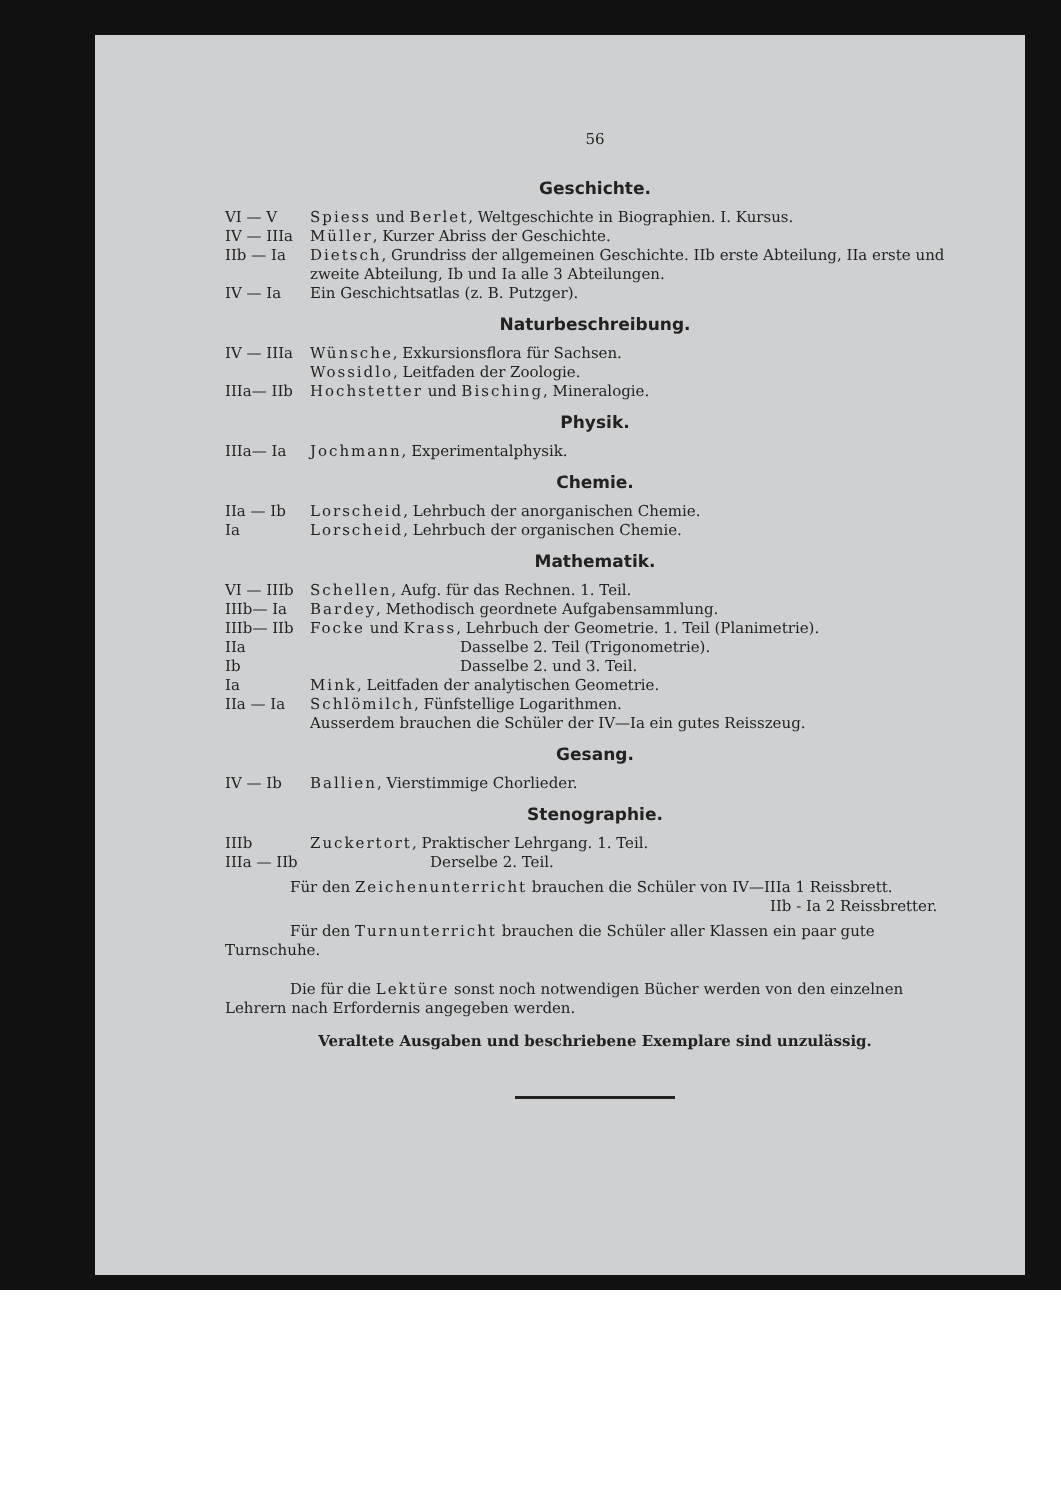56
Geschichte.
VI — V Spiess und Berlet, Weltgeschichte in Biographien. I. Kursus.
IV — IIIa Müller, Kurzer Abriss der Geschichte.
IIb — Ia Dietsch, Grundriss der allgemeinen Geschichte. IIb erste Abteilung, IIa erste und zweite Abteilung, Ib und Ia alle 3 Abteilungen.
IV — Ia Ein Geschichtsatlas (z. B. Putzger).
Naturbeschreibung.
IV — IIIa Wünsche, Exkursionsflora für Sachsen.
Wossidlo, Leitfaden der Zoologie.
IIIa— IIb Hochstetter und Bisching, Mineralogie.
Physik.
IIIa— Ia Jochmann, Experimentalphysik.
Chemie.
IIa — Ib Lorscheid, Lehrbuch der anorganischen Chemie.
Ia Lorscheid, Lehrbuch der organischen Chemie.
Mathematik.
VI — IIIb Schellen, Aufg. für das Rechnen. 1. Teil.
IIIb— Ia Bardey, Methodisch geordnete Aufgabensammlung.
IIIb— IIb Focke und Krass, Lehrbuch der Geometrie. 1. Teil (Planimetrie).
IIa Dasselbe 2. Teil (Trigonometrie).
Ib Dasselbe 2. und 3. Teil.
Ia Mink, Leitfaden der analytischen Geometrie.
IIa — Ia Schlömilch, Fünfstellige Logarithmen.
Ausserdem brauchen die Schüler der IV—Ia ein gutes Reisszeug.
Gesang.
IV — Ib Ballien, Vierstimmige Chorlieder.
Stenographie.
IIIb Zuckertort, Praktischer Lehrgang. 1. Teil.
IIIa — IIb Derselbe 2. Teil.
Für den Zeichenunterricht brauchen die Schüler von IV—IIIa 1 Reissbrett.
IIb - Ia 2 Reissbretter.
Für den Turnunterricht brauchen die Schüler aller Klassen ein paar gute Turnschuhe.
Die für die Lektüre sonst noch notwendigen Bücher werden von den einzelnen Lehrern nach Erfordernis angegeben werden.
Veraltete Ausgaben und beschriebene Exemplare sind unzulässig.